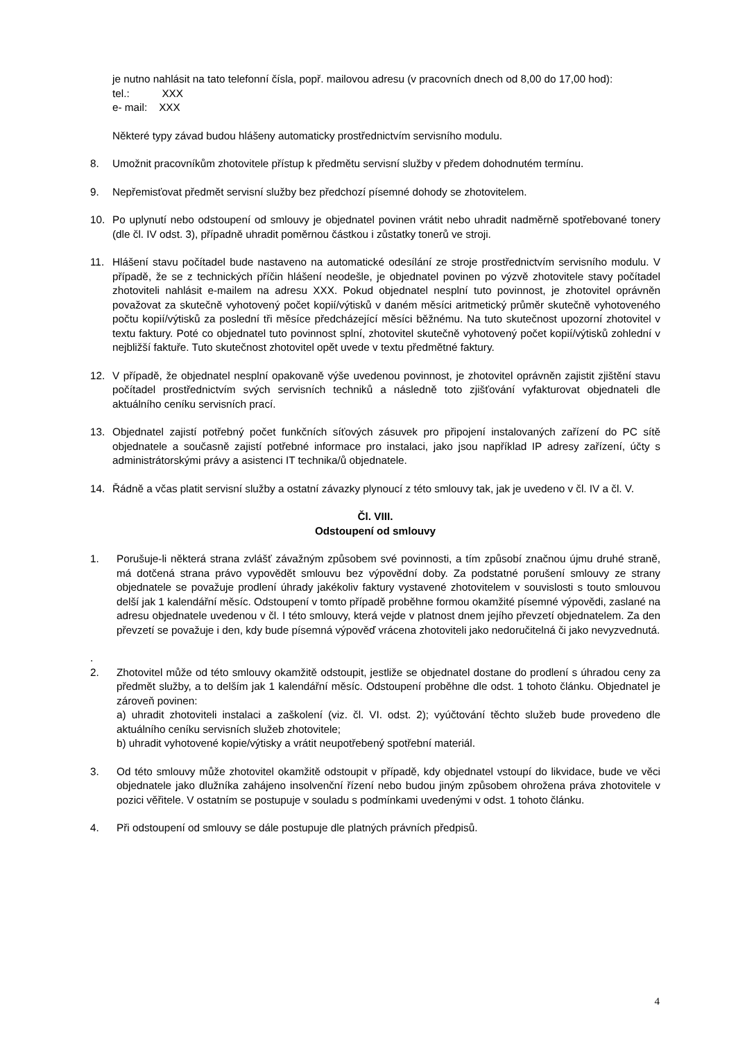je nutno nahlásit na tato telefonní čísla, popř. mailovou adresu (v pracovních dnech od 8,00 do 17,00 hod):
tel.: XXX
e- mail: XXX
Některé typy závad budou hlášeny automaticky prostřednictvím servisního modulu.
8. Umožnit pracovníkům zhotovitele přístup k předmětu servisní služby v předem dohodnutém termínu.
9. Nepřemisťovat předmět servisní služby bez předchozí písemné dohody se zhotovitelem.
10. Po uplynutí nebo odstoupení od smlouvy je objednatel povinen vrátit nebo uhradit nadměrně spotřebované tonery (dle čl. IV odst. 3), případně uhradit poměrnou částkou i zůstatky tonerů ve stroji.
11. Hlášení stavu počítadel bude nastaveno na automatické odesílání ze stroje prostřednictvím servisního modulu. V případě, že se z technických příčin hlášení neodešle, je objednatel povinen po výzvě zhotovitele stavy počítadel zhotoviteli nahlásit e-mailem na adresu XXX. Pokud objednatel nesplní tuto povinnost, je zhotovitel oprávněn považovat za skutečně vyhotovený počet kopií/výtisků v daném měsíci aritmetický průměr skutečně vyhotoveného počtu kopií/výtisků za poslední tři měsíce předcházející měsíci běžnému. Na tuto skutečnost upozorní zhotovitel v textu faktury. Poté co objednatel tuto povinnost splní, zhotovitel skutečně vyhotovený počet kopií/výtisků zohlední v nejbližší faktuře. Tuto skutečnost zhotovitel opět uvede v textu předmětné faktury.
12. V případě, že objednatel nesplní opakovaně výše uvedenou povinnost, je zhotovitel oprávněn zajistit zjištění stavu počítadel prostřednictvím svých servisních techniků a následně toto zjišťování vyfakturovat objednateli dle aktuálního ceníku servisních prací.
13. Objednatel zajistí potřebný počet funkčních síťových zásuvek pro připojení instalovaných zařízení do PC sítě objednatele a současně zajistí potřebné informace pro instalaci, jako jsou například IP adresy zařízení, účty s administrátorskými právy a asistenci IT technika/ů objednatele.
14. Řádně a včas platit servisní služby a ostatní závazky plynoucí z této smlouvy tak, jak je uvedeno v čl. IV a čl. V.
Čl. VIII.
Odstoupení od smlouvy
1. Porušuje-li některá strana zvlášť závažným způsobem své povinnosti, a tím způsobí značnou újmu druhé straně, má dotčená strana právo vypovědět smlouvu bez výpovědní doby. Za podstatné porušení smlouvy ze strany objednatele se považuje prodlení úhrady jakékoliv faktury vystavené zhotovitelem v souvislosti s touto smlouvou delší jak 1 kalendářní měsíc. Odstoupení v tomto případě proběhne formou okamžité písemné výpovědi, zaslané na adresu objednatele uvedenou v čl. I této smlouvy, která vejde v platnost dnem jejího převzetí objednatelem. Za den převzetí se považuje i den, kdy bude písemná výpověď vrácena zhotoviteli jako nedoručitelná či jako nevyzvednutá.
.
2.
Zhotovitel může od této smlouvy okamžitě odstoupit, jestliže se objednatel dostane do prodlení s úhradou ceny za předmět služby, a to delším jak 1 kalendářní měsíc. Odstoupení proběhne dle odst. 1 tohoto článku. Objednatel je zároveň povinen:
a) uhradit zhotoviteli instalaci a zaškolení (viz. čl. VI. odst. 2); vyúčtování těchto služeb bude provedeno dle aktuálního ceníku servisních služeb zhotovitele;
b) uhradit vyhotovené kopie/výtisky a vrátit neupotřebený spotřební materiál.
3. Od této smlouvy může zhotovitel okamžitě odstoupit v případě, kdy objednatel vstoupí do likvidace, bude ve věci objednatele jako dlužníka zahájeno insolvenční řízení nebo budou jiným způsobem ohrožena práva zhotovitele v pozici věřitele. V ostatním se postupuje v souladu s podmínkami uvedenými v odst. 1 tohoto článku.
4. Při odstoupení od smlouvy se dále postupuje dle platných právních předpisů.
4